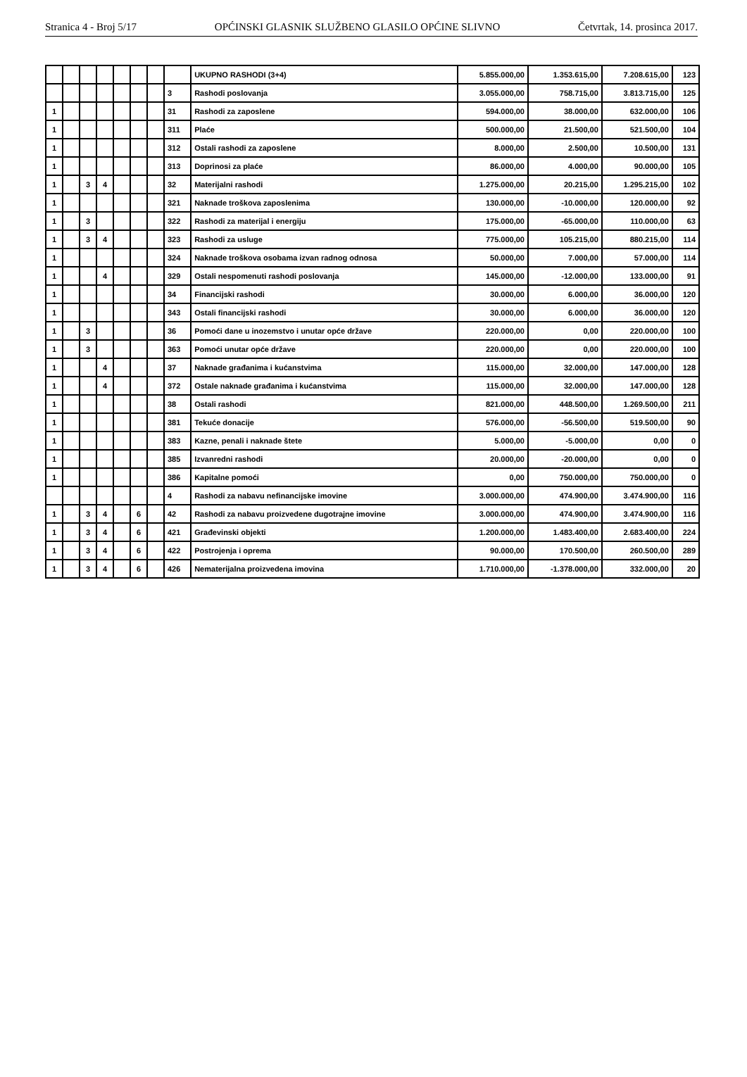Stranica 4 - Broj 5/17 OPĆINSKI GLASNIK SLUŽBENO GLASILO OPĆINE SLIVNO Četvrtak, 14. prosinca 2017.
| | | | | | | | | UKUPNO RASHODI (3+4) | 5.855.000,00 | 1.353.615,00 | 7.208.615,00 | 123 |
| | | | | | | | 3 | Rashodi poslovanja | 3.055.000,00 | 758.715,00 | 3.813.715,00 | 125 |
| 1 | | | | | | | 31 | Rashodi za zaposlene | 594.000,00 | 38.000,00 | 632.000,00 | 106 |
| 1 | | | | | | | 311 | Plaće | 500.000,00 | 21.500,00 | 521.500,00 | 104 |
| 1 | | | | | | | 312 | Ostali rashodi za zaposlene | 8.000,00 | 2.500,00 | 10.500,00 | 131 |
| 1 | | | | | | | 313 | Doprinosi za plaće | 86.000,00 | 4.000,00 | 90.000,00 | 105 |
| 1 | | 3 | 4 | | | | 32 | Materijalni rashodi | 1.275.000,00 | 20.215,00 | 1.295.215,00 | 102 |
| 1 | | | | | | | 321 | Naknade troškova zaposlenima | 130.000,00 | -10.000,00 | 120.000,00 | 92 |
| 1 | | 3 | | | | | 322 | Rashodi za materijal i energiju | 175.000,00 | -65.000,00 | 110.000,00 | 63 |
| 1 | | 3 | 4 | | | | 323 | Rashodi za usluge | 775.000,00 | 105.215,00 | 880.215,00 | 114 |
| 1 | | | | | | | 324 | Naknade troškova osobama izvan radnog odnosa | 50.000,00 | 7.000,00 | 57.000,00 | 114 |
| 1 | | | 4 | | | | 329 | Ostali nespomenuti rashodi poslovanja | 145.000,00 | -12.000,00 | 133.000,00 | 91 |
| 1 | | | | | | | 34 | Financijski rashodi | 30.000,00 | 6.000,00 | 36.000,00 | 120 |
| 1 | | | | | | | 343 | Ostali financijski rashodi | 30.000,00 | 6.000,00 | 36.000,00 | 120 |
| 1 | | 3 | | | | | 36 | Pomoći dane u inozemstvo i unutar opće države | 220.000,00 | 0,00 | 220.000,00 | 100 |
| 1 | | 3 | | | | | 363 | Pomoći unutar opće države | 220.000,00 | 0,00 | 220.000,00 | 100 |
| 1 | | | 4 | | | | 37 | Naknade građanima i kućanstvima | 115.000,00 | 32.000,00 | 147.000,00 | 128 |
| 1 | | | 4 | | | | 372 | Ostale naknade građanima i kućanstvima | 115.000,00 | 32.000,00 | 147.000,00 | 128 |
| 1 | | | | | | | 38 | Ostali rashodi | 821.000,00 | 448.500,00 | 1.269.500,00 | 211 |
| 1 | | | | | | | 381 | Tekuće donacije | 576.000,00 | -56.500,00 | 519.500,00 | 90 |
| 1 | | | | | | | 383 | Kazne, penali i naknade štete | 5.000,00 | -5.000,00 | 0,00 | 0 |
| 1 | | | | | | | 385 | Izvanredni rashodi | 20.000,00 | -20.000,00 | 0,00 | 0 |
| 1 | | | | | | | 386 | Kapitalne pomoći | 0,00 | 750.000,00 | 750.000,00 | 0 |
| | | | | | | | 4 | Rashodi za nabavu nefinancijske imovine | 3.000.000,00 | 474.900,00 | 3.474.900,00 | 116 |
| 1 | | 3 | 4 | | 6 | | 42 | Rashodi za nabavu proizvedene dugotrajne imovine | 3.000.000,00 | 474.900,00 | 3.474.900,00 | 116 |
| 1 | | 3 | 4 | | 6 | | 421 | Građevinski objekti | 1.200.000,00 | 1.483.400,00 | 2.683.400,00 | 224 |
| 1 | | 3 | 4 | | 6 | | 422 | Postrojenja i oprema | 90.000,00 | 170.500,00 | 260.500,00 | 289 |
| 1 | | 3 | 4 | | 6 | | 426 | Nematerijalna proizvedena imovina | 1.710.000,00 | -1.378.000,00 | 332.000,00 | 20 |